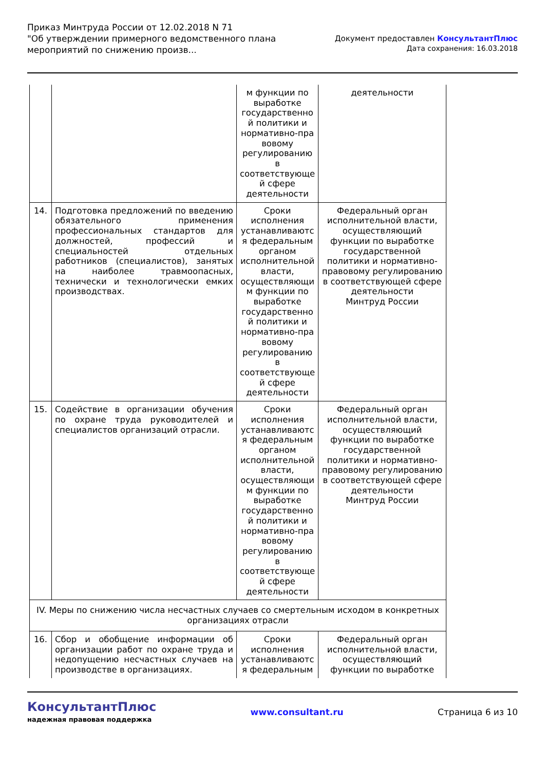Приказ Минтруда России от 12.02.2018 N 71
"Об утверждении примерного ведомственного плана
мероприятий по снижению произв...
Документ предоставлен КонсультантПлюс
Дата сохранения: 16.03.2018
| | | м функции по выработке государственно й политики и нормативно-пра вовому регулированию в соответствующе й сфере деятельности | деятельности |
| 14. | Подготовка предложений по введению обязательного применения профессиональных стандартов для должностей, профессий и специальностей отдельных работников (специалистов), занятых на наиболее травмоопасных, технически и технологически емких производствах. | Сроки исполнения устанавливаютс я федеральным органом исполнительной власти, осуществляющи м функции по выработке государственно й политики и нормативно-пра вовому регулированию в соответствующе й сфере деятельности | Федеральный орган исполнительной власти, осуществляющий функции по выработке государственной политики и нормативно-правовому регулированию в соответствующей сфере деятельности Минтруд России |
| 15. | Содействие в организации обучения по охране труда руководителей и специалистов организаций отрасли. | Сроки исполнения устанавливаютс я федеральным органом исполнительной власти, осуществляющи м функции по выработке государственно й политики и нормативно-пра вовому регулированию в соответствующе й сфере деятельности | Федеральный орган исполнительной власти, осуществляющий функции по выработке государственной политики и нормативно-правовому регулированию в соответствующей сфере деятельности Минтруд России |
| IV. Меры по снижению числа несчастных случаев со смертельным исходом в конкретных организациях отрасли | | | |
| 16. | Сбор и обобщение информации об организации работ по охране труда и недопущению несчастных случаев на производстве в организациях. | Сроки исполнения устанавливаютс я федеральным | Федеральный орган исполнительной власти, осуществляющий функции по выработке |
КонсультантПлюс
надежная правовая поддержка
www.consultant.ru Страница 6 из 10